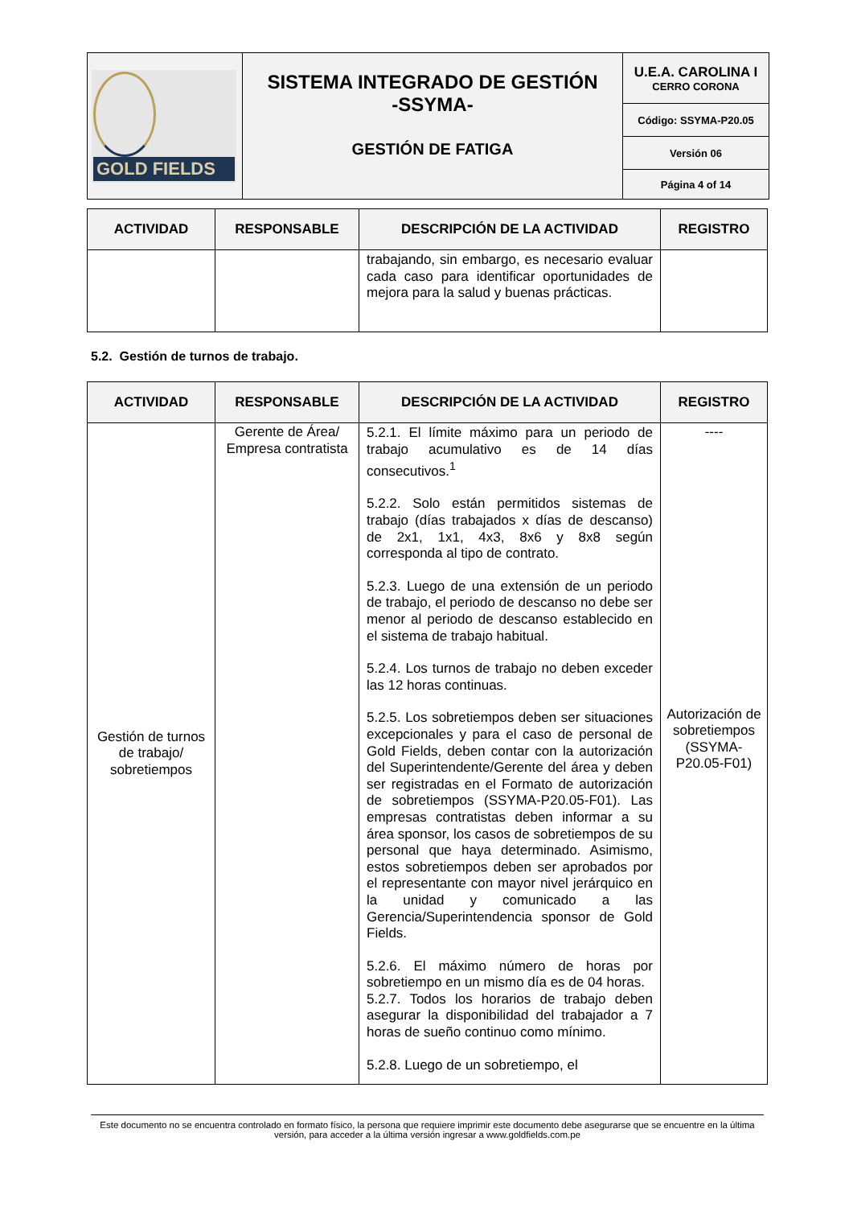| GOLD FIELDS | SISTEMA INTEGRADO DE GESTIÓN -SSYMA- GESTIÓN DE FATIGA | U.E.A. CAROLINA I CERRO CORONA |
| | | Código: SSYMA-P20.05 |
| | | Versión 06 |
| | | Página 4 of 14 |
| ACTIVIDAD | RESPONSABLE | DESCRIPCIÓN DE LA ACTIVIDAD | REGISTRO |
| --- | --- | --- | --- |
| | | trabajando, sin embargo, es necesario evaluar cada caso para identificar oportunidades de mejora para la salud y buenas prácticas. | |
5.2. Gestión de turnos de trabajo.
| ACTIVIDAD | RESPONSABLE | DESCRIPCIÓN DE LA ACTIVIDAD | REGISTRO |
| --- | --- | --- | --- |
| Gestión de turnos de trabajo/ sobretiempos | Gerente de Área/ Empresa contratista | 5.2.1. El límite máximo para un periodo de trabajo acumulativo es de 14 días consecutivos.<sup>1</sup> 5.2.2. Solo están permitidos sistemas de trabajo (días trabajados x días de descanso) de 2x1, 1x1, 4x3, 8x6 y 8x8 según corresponda al tipo de contrato. 5.2.3. Luego de una extensión de un periodo de trabajo, el periodo de descanso no debe ser menor al periodo de descanso establecido en el sistema de trabajo habitual. 5.2.4. Los turnos de trabajo no deben exceder las 12 horas continuas. 5.2.5. Los sobretiempos deben ser situaciones excepcionales y para el caso de personal de Gold Fields, deben contar con la autorización del Superintendente/Gerente del área y deben ser registradas en el Formato de autorización de sobretiempos (SSYMA-P20.05-F01). Las empresas contratistas deben informar a su área sponsor, los casos de sobretiempos de su personal que haya determinado. Asimismo, estos sobretiempos deben ser aprobados por el representante con mayor nivel jerárquico en la unidad y comunicado a las Gerencia/Superintendencia sponsor de Gold Fields. 5.2.6. El máximo número de horas por sobretiempo en un mismo día es de 04 horas. 5.2.7. Todos los horarios de trabajo deben asegurar la disponibilidad del trabajador a 7 horas de sueño continuo como mínimo. 5.2.8. Luego de un sobretiempo, el | ---- Autorización de sobretiempos (SSYMA-P20.05-F01) |
Este documento no se encuentra controlado en formato físico, la persona que requiere imprimir este documento debe asegurarse que se encuentre en la última versión, para acceder a la última versión ingresar a www.goldfields.com.pe